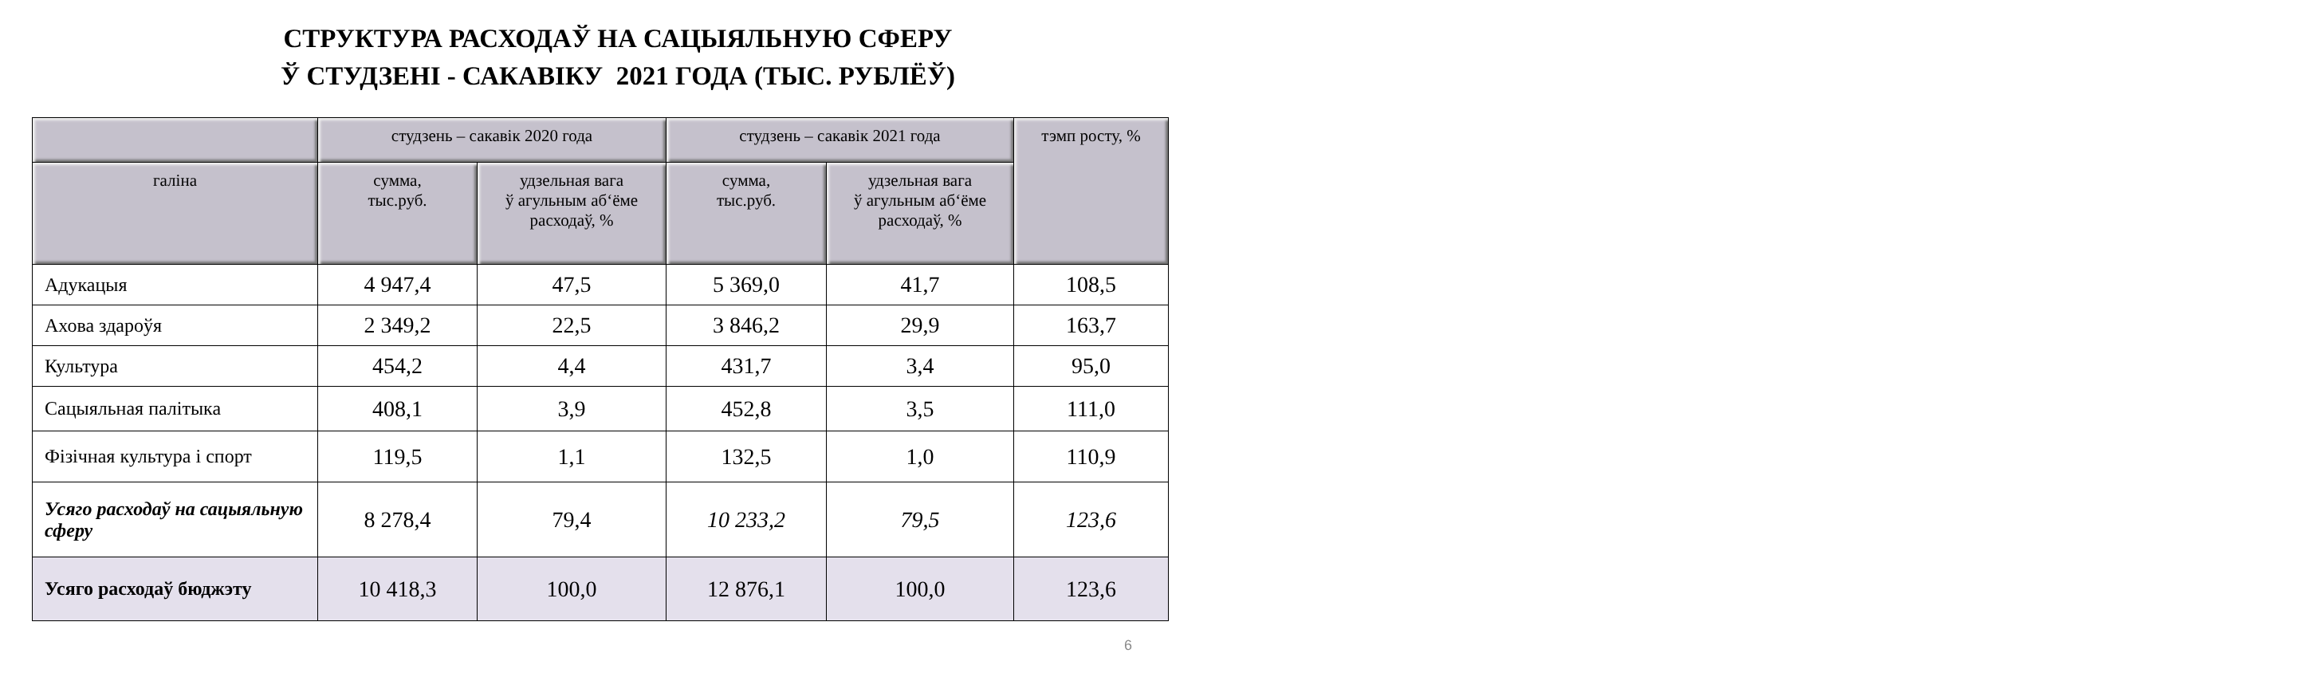СТРУКТУРА РАСХОДАЎ НА САЦЫЯЛЬНУЮ СФЕРУ
Ў СТУДЗЕНІ - САКАВІКУ 2021 ГОДА (ТЫС. РУБЛЁЎ)
| | студзень – сакавік 2020 года | | студзень – сакавік 2021 года | | тэмп росту, % |
| --- | --- | --- | --- | --- | --- |
| галіна | сумма, тыс.руб. | удзельная вага ў агульным аб‘ёме расходаў, % | сумма, тыс.руб. | удзельная вага ў агульным аб‘ёме расходаў, % | |
| Адукацыя | 4 947,4 | 47,5 | 5 369,0 | 41,7 | 108,5 |
| Ахова здароўя | 2 349,2 | 22,5 | 3 846,2 | 29,9 | 163,7 |
| Культура | 454,2 | 4,4 | 431,7 | 3,4 | 95,0 |
| Сацыяльная палітыка | 408,1 | 3,9 | 452,8 | 3,5 | 111,0 |
| Фізічная культура і спорт | 119,5 | 1,1 | 132,5 | 1,0 | 110,9 |
| Усяго расходаў на сацыяльную сферу | 8 278,4 | 79,4 | 10 233,2 | 79,5 | 123,6 |
| Усяго расходаў бюджэту | 10 418,3 | 100,0 | 12 876,1 | 100,0 | 123,6 |
6